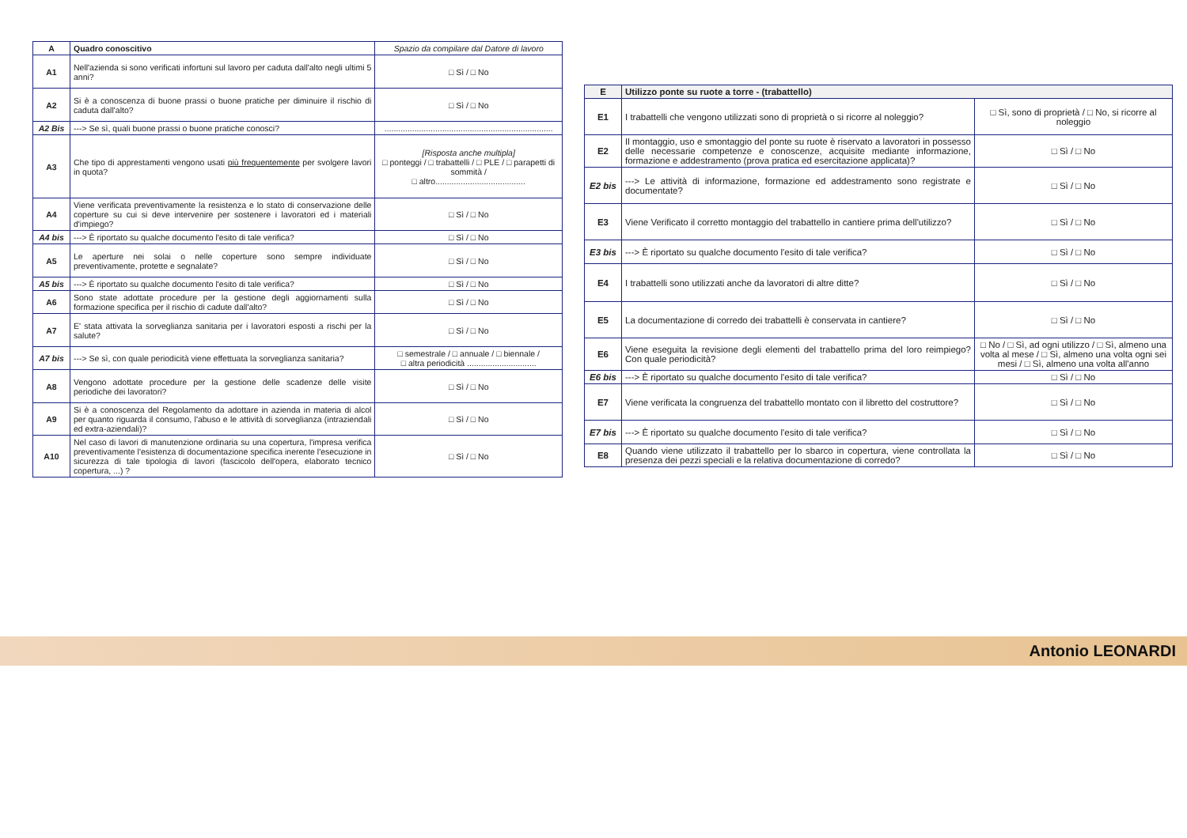| A | Quadro conoscitivo | Spazio da compilare dal Datore di lavoro |
| --- | --- | --- |
| A1 | Nell'azienda si sono verificati infortuni sul lavoro per caduta dall'alto negli ultimi 5 anni? | □ Sì / □ No |
| A2 | Si è a conoscenza di buone prassi o buone pratiche per diminuire il rischio di caduta dall'alto? | □ Sì / □ No |
| A2 Bis | ---> Se sì, quali buone prassi o buone pratiche conosci? | ......................................................................... |
| A3 | Che tipo di apprestamenti vengono usati più frequentemente per svolgere lavori in quota? | [Risposta anche multipla] □ ponteggi / □ trabattelli / □ PLE / □ parapetti di sommità / □ altro....................................... |
| A4 | Viene verificata preventivamente la resistenza e lo stato di conservazione delle coperture su cui si deve intervenire per sostenere i lavoratori ed i materiali d'impiego? | □ Sì / □ No |
| A4 bis | ---> È riportato su qualche documento l'esito di tale verifica? | □ Sì / □ No |
| A5 | Le aperture nei solai o nelle coperture sono sempre individuate preventivamente, protette e segnalate? | □ Sì / □ No |
| A5 bis | ---> È riportato su qualche documento l'esito di tale verifica? | □ Sì / □ No |
| A6 | Sono state adottate procedure per la gestione degli aggiornamenti sulla formazione specifica per il rischio di cadute dall'alto? | □ Sì / □ No |
| A7 | E' stata attivata la sorveglianza sanitaria per i lavoratori esposti a rischi per la salute? | □ Sì / □ No |
| A7 bis | ---> Se sì, con quale periodicità viene effettuata la sorveglianza sanitaria? | □ semestrale / □ annuale / □ biennale / □ altra periodicità .............................. |
| A8 | Vengono adottate procedure per la gestione delle scadenze delle visite periodiche dei lavoratori? | □ Sì / □ No |
| A9 | Si è a conoscenza del Regolamento da adottare in azienda in materia di alcol per quanto riguarda il consumo, l'abuso e le attività di sorveglianza (intraziendali ed extra-aziendali)? | □ Sì / □ No |
| A10 | Nel caso di lavori di manutenzione ordinaria su una copertura, l'impresa verifica preventivamente l'esistenza di documentazione specifica inerente l'esecuzione in sicurezza di tale tipologia di lavori (fascicolo dell'opera, elaborato tecnico copertura, ...) ? | □ Sì / □ No |
| E | Utilizzo ponte su ruote a torre - (trabattello) | |
| --- | --- | --- |
| E1 | I trabattelli che vengono utilizzati sono di proprietà o si ricorre al noleggio? | □ Sì, sono di proprietà / □ No, si ricorre al noleggio |
| E2 | Il montaggio, uso e smontaggio del ponte su ruote è riservato a lavoratori in possesso delle necessarie competenze e conoscenze, acquisite mediante informazione, formazione e addestramento (prova pratica ed esercitazione applicata)? | □ Sì / □ No |
| E2 bis | ---> Le attività di informazione, formazione ed addestramento sono registrate e documentate? | □ Sì / □ No |
| E3 | Viene Verificato il corretto montaggio del trabattello in cantiere prima dell'utilizzo? | □ Sì / □ No |
| E3 bis | ---> È riportato su qualche documento l'esito di tale verifica? | □ Sì / □ No |
| E4 | I trabattelli sono utilizzati anche da lavoratori di altre ditte? | □ Sì / □ No |
| E5 | La documentazione di corredo dei trabattelli è conservata in cantiere? | □ Sì / □ No |
| E6 | Viene eseguita la revisione degli elementi del trabattello prima del loro reimpiego? Con quale periodicità? | □ No / □ Sì, ad ogni utilizzo / □ Sì, almeno una volta al mese / □ Sì, almeno una volta ogni sei mesi / □ Sì, almeno una volta all'anno |
| E6 bis | ---> È riportato su qualche documento l'esito di tale verifica? | □ Sì / □ No |
| E7 | Viene verificata la congruenza del trabattello montato con il libretto del costruttore? | □ Sì / □ No |
| E7 bis | ---> È riportato su qualche documento l'esito di tale verifica? | □ Sì / □ No |
| E8 | Quando viene utilizzato il trabattello per lo sbarco in copertura, viene controllata la presenza dei pezzi speciali e la relativa documentazione di corredo? | □ Sì / □ No |
Antonio LEONARDI